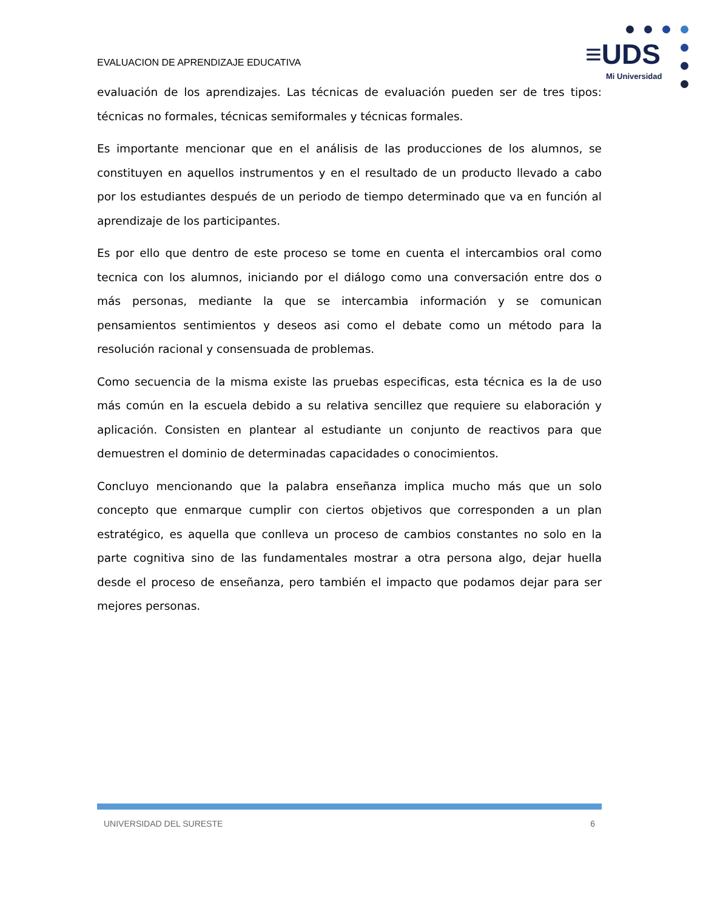EVALUACION DE APRENDIZAJE EDUCATIVA
≡UDS
Mi Universidad
evaluación de los aprendizajes. Las técnicas de evaluación pueden ser de tres tipos: técnicas no formales, técnicas semiformales y técnicas formales.
Es importante mencionar que en el análisis de las producciones de los alumnos, se constituyen en aquellos instrumentos y en el resultado de un producto llevado a cabo por los estudiantes después de un periodo de tiempo determinado que va en función al aprendizaje de los participantes.
Es por ello que dentro de este proceso se tome en cuenta el intercambios oral como tecnica con los alumnos, iniciando por el diálogo como una conversación entre dos o más personas, mediante la que se intercambia información y se comunican pensamientos sentimientos y deseos asi como el debate como un método para la resolución racional y consensuada de problemas.
Como secuencia de la misma existe las pruebas especificas, esta técnica es la de uso más común en la escuela debido a su relativa sencillez que requiere su elaboración y aplicación. Consisten en plantear al estudiante un conjunto de reactivos para que demuestren el dominio de determinadas capacidades o conocimientos.
Concluyo mencionando que la palabra enseñanza implica mucho más que un solo concepto que enmarque cumplir con ciertos objetivos que corresponden a un plan estratégico, es aquella que conlleva un proceso de cambios constantes no solo en la parte cognitiva sino de las fundamentales mostrar a otra persona algo, dejar huella desde el proceso de enseñanza, pero también el impacto que podamos dejar para ser mejores personas.
UNIVERSIDAD DEL SURESTE 6